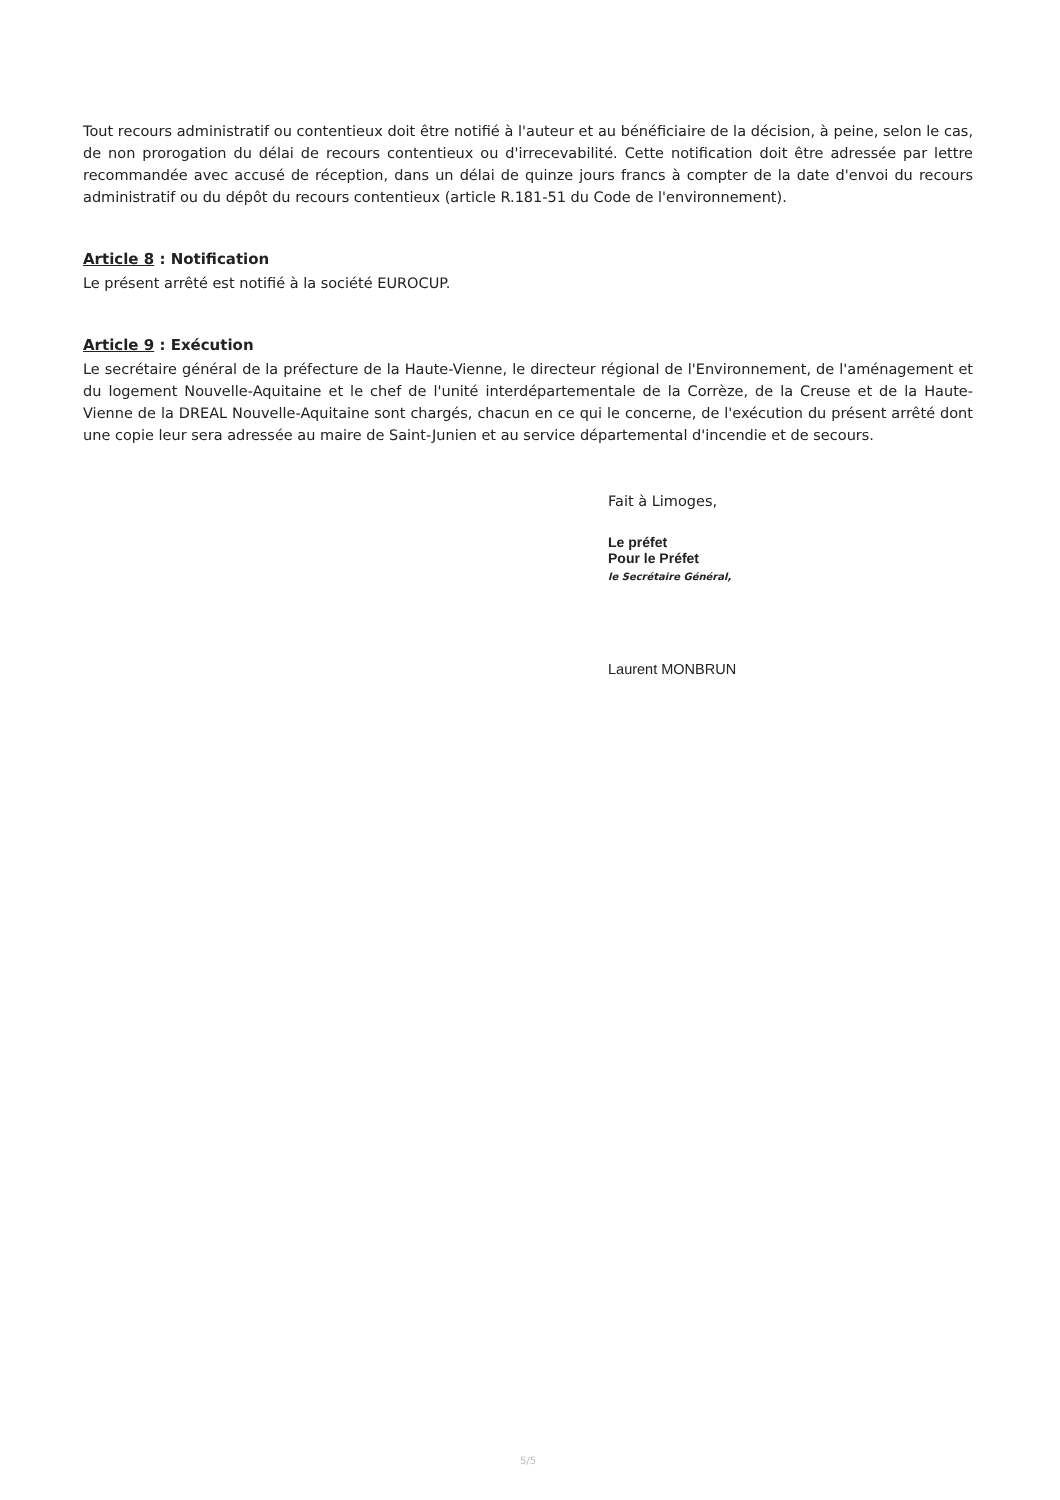Tout recours administratif ou contentieux doit être notifié à l'auteur et au bénéficiaire de la décision, à peine, selon le cas, de non prorogation du délai de recours contentieux ou d'irrecevabilité. Cette notification doit être adressée par lettre recommandée avec accusé de réception, dans un délai de quinze jours francs à compter de la date d'envoi du recours administratif ou du dépôt du recours contentieux (article R.181-51 du Code de l'environnement).
Article 8 : Notification
Le présent arrêté est notifié à la société EUROCUP.
Article 9 : Exécution
Le secrétaire général de la préfecture de la Haute-Vienne, le directeur régional de l'Environnement, de l'aménagement et du logement Nouvelle-Aquitaine et le chef de l'unité interdépartementale de la Corrèze, de la Creuse et de la Haute-Vienne de la DREAL Nouvelle-Aquitaine sont chargés, chacun en ce qui le concerne, de l'exécution du présent arrêté dont une copie leur sera adressée au maire de Saint-Junien et au service départemental d'incendie et de secours.
Fait à Limoges,
Le préfet
Pour le Préfet
le Secrétaire Général,
Laurent MONBRUN
5/5